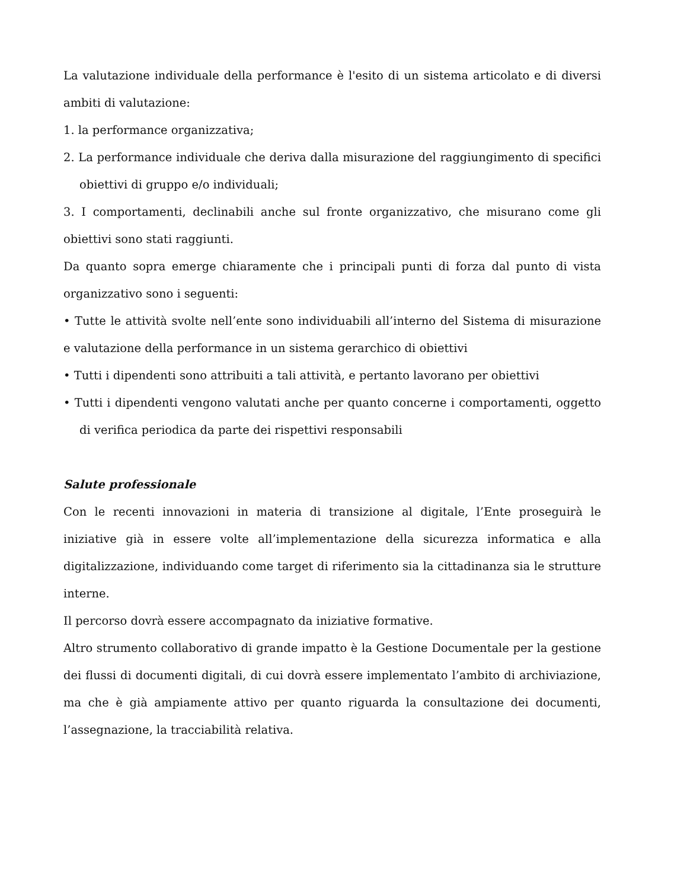La valutazione individuale della performance è l'esito di un sistema articolato e di diversi ambiti di valutazione:
1. la performance organizzativa;
2. La performance individuale che deriva dalla misurazione del raggiungimento di specifici obiettivi di gruppo e/o individuali;
3. I comportamenti, declinabili anche sul fronte organizzativo, che misurano come gli obiettivi sono stati raggiunti.
Da quanto sopra emerge chiaramente che i principali punti di forza dal punto di vista organizzativo sono i seguenti:
• Tutte le attività svolte nell’ente sono individuabili all’interno del Sistema di misurazione e valutazione della performance in un sistema gerarchico di obiettivi
• Tutti i dipendenti sono attribuiti a tali attività, e pertanto lavorano per obiettivi
• Tutti i dipendenti vengono valutati anche per quanto concerne i comportamenti, oggetto di verifica periodica da parte dei rispettivi responsabili
Salute professionale
Con le recenti innovazioni in materia di transizione al digitale, l’Ente proseguirà le iniziative già in essere volte all’implementazione della sicurezza informatica e alla digitalizzazione, individuando come target di riferimento sia la cittadinanza sia le strutture interne.
Il percorso dovrà essere accompagnato da iniziative formative.
Altro strumento collaborativo di grande impatto è la Gestione Documentale per la gestione dei flussi di documenti digitali, di cui dovrà essere implementato l’ambito di archiviazione, ma che è già ampiamente attivo per quanto riguarda la consultazione dei documenti, l’assegnazione, la tracciabilità relativa.